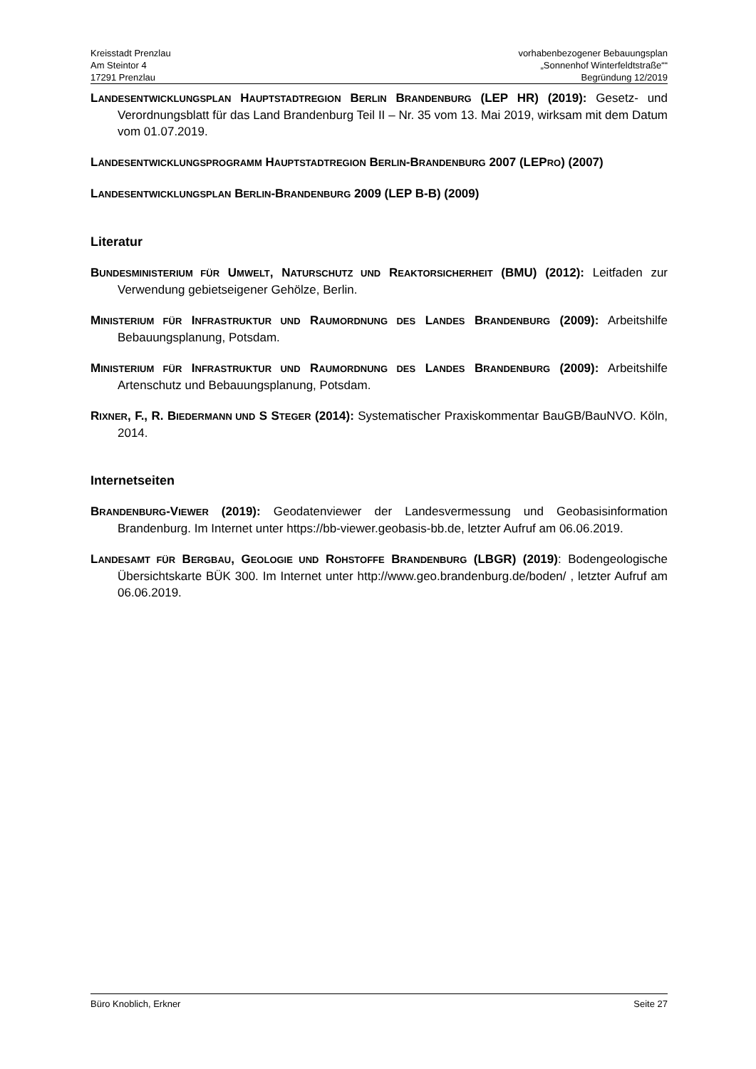Kreisstadt Prenzlau
Am Steintor 4
17291 Prenzlau
vorhabenbezogener Bebauungsplan
„Sonnenhof Winterfeldtstraße““
Begründung 12/2019
LANDESENTWICKLUNGSPLAN HAUPTSTADTREGION BERLIN BRANDENBURG (LEP HR) (2019): Gesetz- und Verordnungsblatt für das Land Brandenburg Teil II – Nr. 35 vom 13. Mai 2019, wirksam mit dem Datum vom 01.07.2019.
LANDESENTWICKLUNGSPROGRAMM HAUPTSTADTREGION BERLIN-BRANDENBURG 2007 (LEPRO) (2007)
LANDESENTWICKLUNGSPLAN BERLIN-BRANDENBURG 2009 (LEP B-B) (2009)
Literatur
BUNDESMINISTERIUM FÜR UMWELT, NATURSCHUTZ UND REAKTORSICHERHEIT (BMU) (2012): Leitfaden zur Verwendung gebietseigener Gehölze, Berlin.
MINISTERIUM FÜR INFRASTRUKTUR UND RAUMORDNUNG DES LANDES BRANDENBURG (2009): Arbeitshilfe Bebauungsplanung, Potsdam.
MINISTERIUM FÜR INFRASTRUKTUR UND RAUMORDNUNG DES LANDES BRANDENBURG (2009): Arbeitshilfe Artenschutz und Bebauungsplanung, Potsdam.
RIXNER, F., R. BIEDERMANN UND S STEGER (2014): Systematischer Praxiskommentar BauGB/BauNVO. Köln, 2014.
Internetseiten
BRANDENBURG-VIEWER (2019): Geodatenviewer der Landesvermessung und Geobasisinformation Brandenburg. Im Internet unter https://bb-viewer.geobasis-bb.de, letzter Aufruf am 06.06.2019.
LANDESAMT FÜR BERGBAU, GEOLOGIE UND ROHSTOFFE BRANDENBURG (LBGR) (2019): Bodengeologische Übersichtskarte BÜK 300. Im Internet unter http://www.geo.brandenburg.de/boden/ , letzter Aufruf am 06.06.2019.
Büro Knoblich, Erkner Seite 27